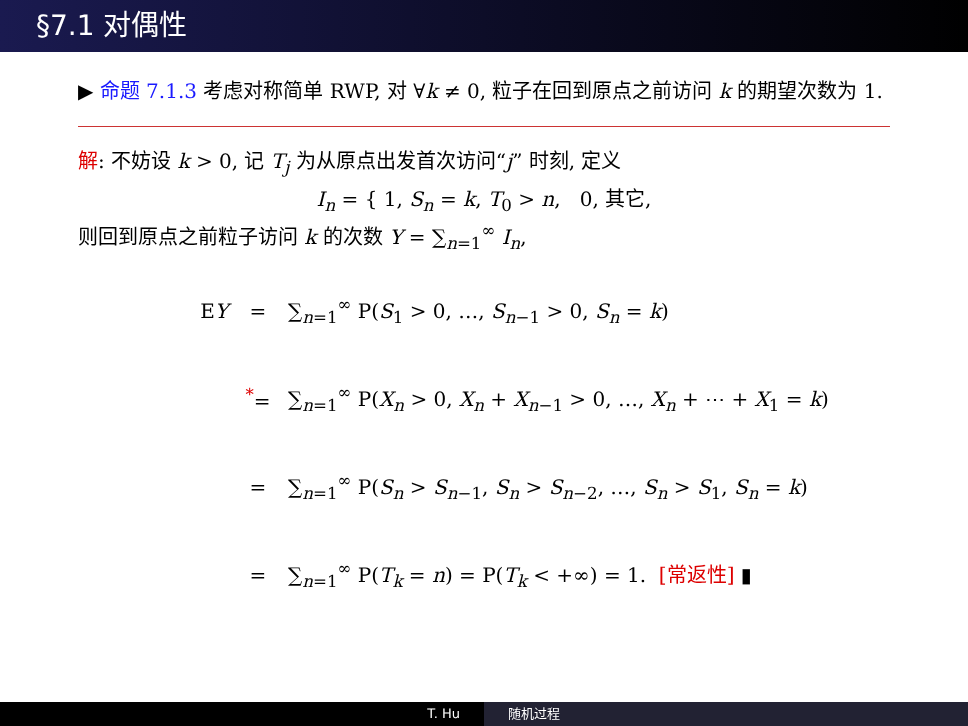§7.1 对偶性
▶ 命题 7.1.3 考虑对称简单 RWP, 对 ∀k ≠ 0, 粒子在回到原点之前访问 k 的期望次数为 1.
解: 不妨设 k > 0, 记 T<sub>j</sub> 为从原点出发首次访问“j” 时刻, 定义
I<sub>n</sub> = { 1, S<sub>n</sub> = k, T<sub>0</sub> > n, 0, 其它,
则回到原点之前粒子访问 k 的次数 Y = ∑<sub>n=1</sub><sup>∞</sup> I<sub>n</sub>,
EY = ∑<sub>n=1</sub><sup>∞</sup> P(S<sub>1</sub> > 0, …, S<sub>n−1</sub> > 0, S<sub>n</sub> = k)
<sup>*</sup>= ∑<sub>n=1</sub><sup>∞</sup> P(X<sub>n</sub> > 0, X<sub>n</sub> + X<sub>n−1</sub> > 0, …, X<sub>n</sub> + ⋯ + X<sub>1</sub> = k)
= ∑<sub>n=1</sub><sup>∞</sup> P(S<sub>n</sub> > S<sub>n−1</sub>, S<sub>n</sub> > S<sub>n−2</sub>, …, S<sub>n</sub> > S<sub>1</sub>, S<sub>n</sub> = k)
= ∑<sub>n=1</sub><sup>∞</sup> P(T<sub>k</sub> = n) = P(T<sub>k</sub> < +∞) = 1. [常返性] ▮
T. Hu 随机过程